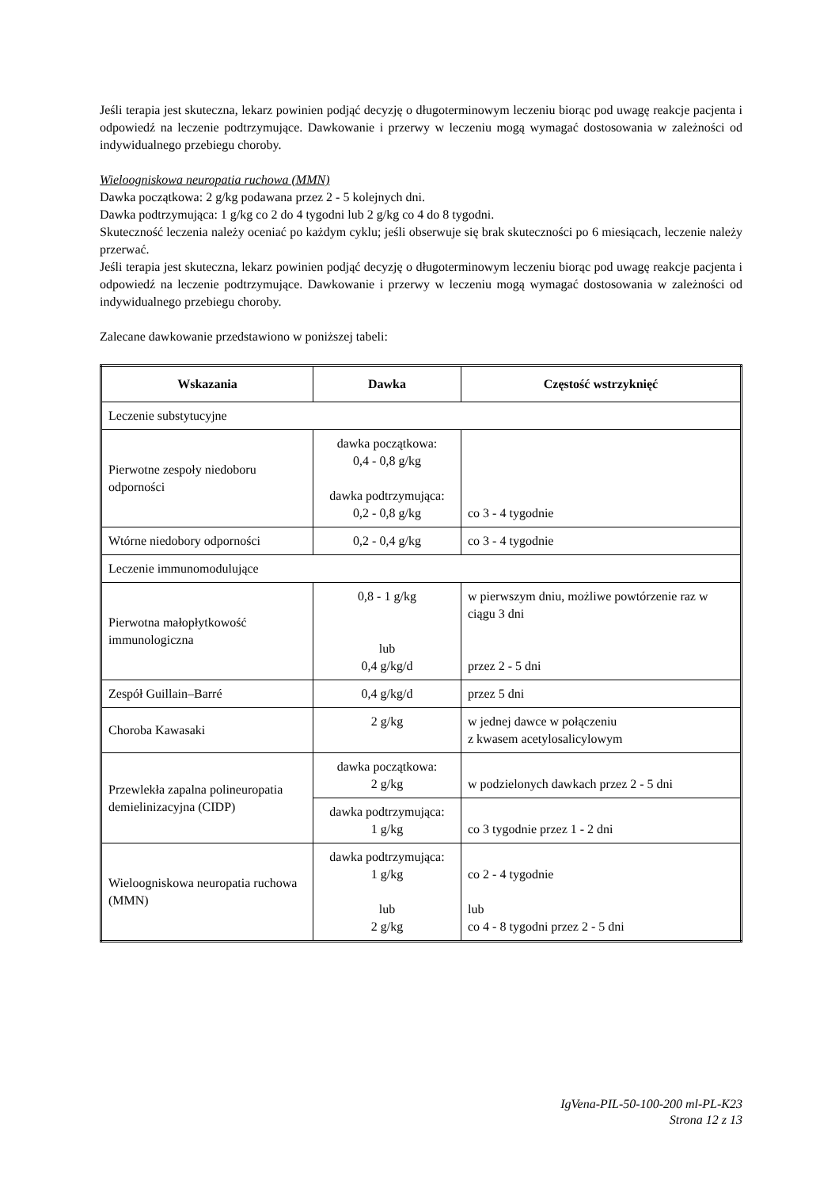Jeśli terapia jest skuteczna, lekarz powinien podjąć decyzję o długoterminowym leczeniu biorąc pod uwagę reakcje pacjenta i odpowiedź na leczenie podtrzymujące. Dawkowanie i przerwy w leczeniu mogą wymagać dostosowania w zależności od indywidualnego przebiegu choroby.
Wieloogniskowa neuropatia ruchowa (MMN)
Dawka początkowa: 2 g/kg podawana przez 2 - 5 kolejnych dni.
Dawka podtrzymująca: 1 g/kg co 2 do 4 tygodni lub 2 g/kg co 4 do 8 tygodni.
Skuteczność leczenia należy oceniać po każdym cyklu; jeśli obserwuje się brak skuteczności po 6 miesiącach, leczenie należy przerwać.
Jeśli terapia jest skuteczna, lekarz powinien podjąć decyzję o długoterminowym leczeniu biorąc pod uwagę reakcje pacjenta i odpowiedź na leczenie podtrzymujące. Dawkowanie i przerwy w leczeniu mogą wymagać dostosowania w zależności od indywidualnego przebiegu choroby.
Zalecane dawkowanie przedstawiono w poniższej tabeli:
| Wskazania | Dawka | Częstość wstrzyknięć |
| --- | --- | --- |
| Leczenie substytucyjne | | |
| Pierwotne zespoły niedoboru odporności | dawka początkowa: 0,4 - 0,8 g/kg dawka podtrzymująca: 0,2 - 0,8 g/kg | co 3 - 4 tygodnie |
| Wtórne niedobory odporności | 0,2 - 0,4 g/kg | co 3 - 4 tygodnie |
| Leczenie immunomodulujące | | |
| Pierwotna małopłytkowość immunologiczna | 0,8 - 1 g/kg lub 0,4 g/kg/d | w pierwszym dniu, możliwe powtórzenie raz w ciągu 3 dni przez 2 - 5 dni |
| Zespół Guillain–Barré | 0,4 g/kg/d | przez 5 dni |
| Choroba Kawasaki | 2 g/kg | w jednej dawce w połączeniu z kwasem acetylosalicylowym |
| Przewlekła zapalna polineuropatia demielinizacyjna (CIDP) | dawka początkowa: 2 g/kg | w podzielonych dawkach przez 2 - 5 dni |
| | dawka podtrzymująca: 1 g/kg | co 3 tygodnie przez 1 - 2 dni |
| Wieloogniskowa neuropatia ruchowa (MMN) | dawka podtrzymująca: 1 g/kg lub 2 g/kg | co 2 - 4 tygodnie lub co 4 - 8 tygodni przez 2 - 5 dni |
IgVena-PIL-50-100-200 ml-PL-K23
Strona 12 z 13